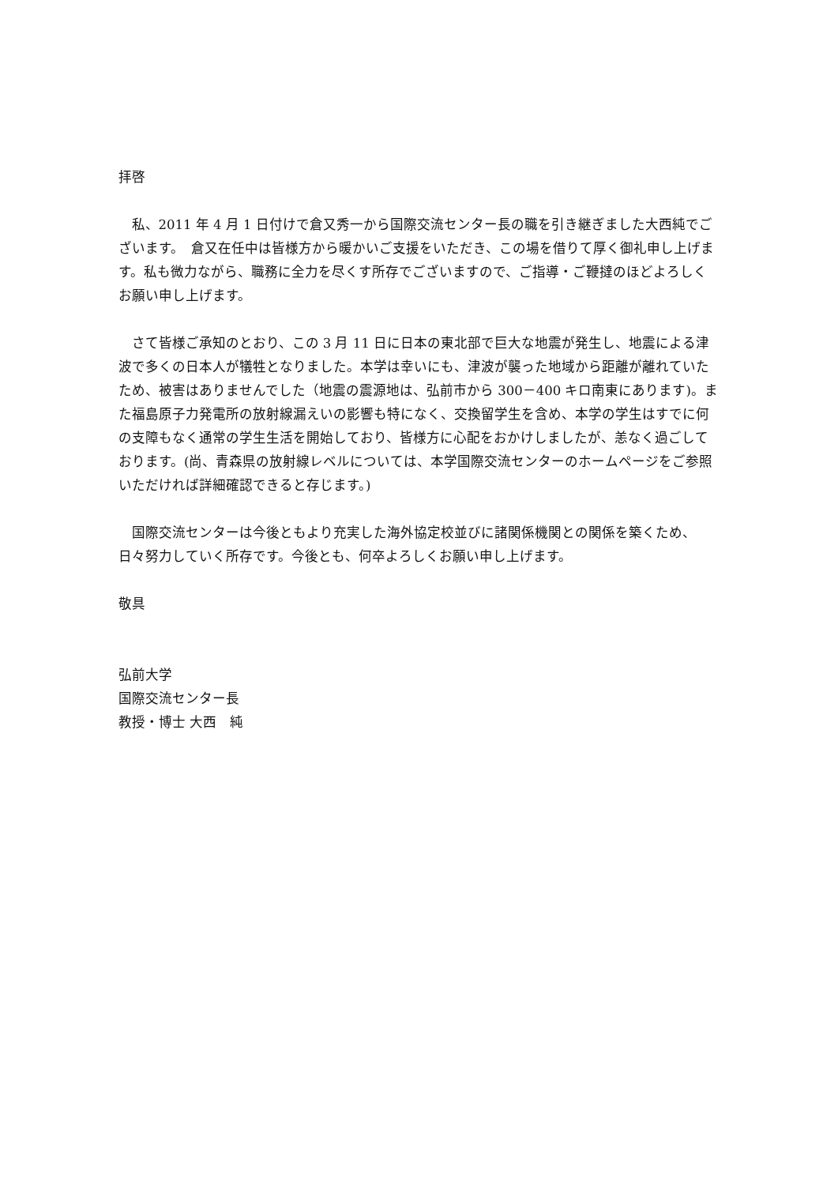拝啓
私、2011 年 4 月 1 日付けで倉又秀一から国際交流センター長の職を引き継ぎました大西純でございます。　倉又在任中は皆様方から暖かいご支援をいただき、この場を借りて厚く御礼申し上げます。私も微力ながら、職務に全力を尽くす所存でございますので、ご指導・ご鞭撻のほどよろしくお願い申し上げます。
さて皆様ご承知のとおり、この 3 月 11 日に日本の東北部で巨大な地震が発生し、地震による津波で多くの日本人が犠牲となりました。本学は幸いにも、津波が襲った地域から距離が離れていたため、被害はありませんでした（地震の震源地は、弘前市から 300－400 キロ南東にあります)。また福島原子力発電所の放射線漏えいの影響も特になく、交換留学生を含め、本学の学生はすでに何の支障もなく通常の学生生活を開始しており、皆様方に心配をおかけしましたが、恙なく過ごしております。(尚、青森県の放射線レベルについては、本学国際交流センターのホームページをご参照いただければ詳細確認できると存じます。)
国際交流センターは今後ともより充実した海外協定校並びに諸関係機関との関係を築くため、日々努力していく所存です。今後とも、何卒よろしくお願い申し上げます。
敬具
弘前大学
国際交流センター長
教授・博士 大西　純